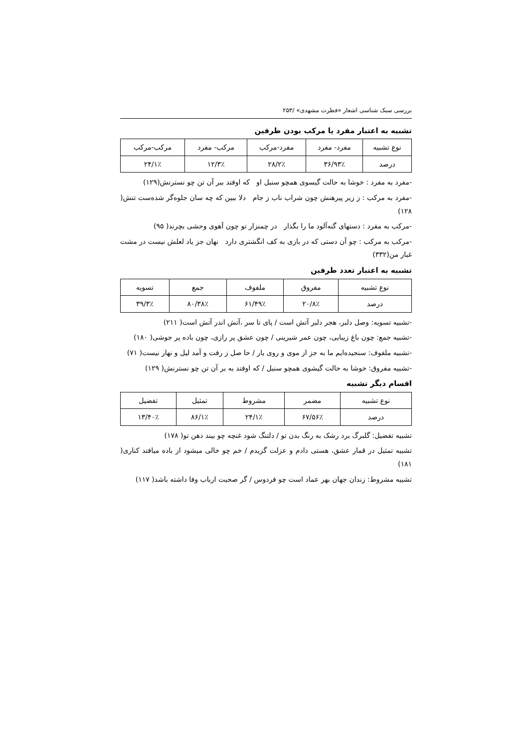بررسی سبک شناسی اشعار «فطرت مشهدی» /۲۵۳
تشبیه به اعتبار مفرد یا مرکب بودن طرفین
| نوع تشبیه | مفرد- مفرد | مفرد-مرکب | مرکب- مفرد | مرکب-مرکب |
| --- | --- | --- | --- | --- |
| درصد | ۹۳٪/۳۶ | ۲٪/۲۸ | ۳٪/۱۲ | ۱٪/۲۴ |
-مفرد به مفرد : خوشا به حالت گیسوی همچو سنبل او که اوفتد ببر آن تن چو نسترنش(۱۲۹)
-مفرد به مرکب : ز زیر پیرهنش چون شراب ناب ز جام دلا ببین که چه سان جلوه‌گر شده‌ست تنش( ۱۲۸)
-مرکب به مفرد : دستهای گنه‌آلود ما را بگذار در چمنزار تو چون آهوی وحشی بچرند( ۹۵)
-مرکب به مرکب : چو آن دستی که در بازی به کف انگشتری دارد نهان جز یاد لعلش نیست در مشت غبار من(۳۳۲)
تشبیه به اعتبار تعدد طرفین
| نوع تشبیه | مفروق | ملفوف | جمع | تسویه |
| --- | --- | --- | --- | --- |
| درصد | ۸٪/۲۰ | ۴۹٪/۶۱ | ۳۸٪/۸۰ | ۳٪/۳۹ |
-تشبیه تسویه: وصل دلبر، هجر دلبر آتش است / پای تا سر ،آتش اندر آتش است( ۲۱۱)
-تشبیه جمع: چون باغ زیبایی، چون عمر شیرینی / چون عشق پر رازی، چون باده پر جوشی( ۱۸۰)
-تشبیه ملفوف: سنجیده‌ایم ما به جز از موی و روی یار / حا صل ز رفت و آمد لیل و نهار نیست( ۷۱)
-تشبیه مفروق: خوشا به حالت گیشوی همچو سنبل / که اوفتد به بر آن تن چو نسترنش( ۱۲۹)
اقسام دیگر تشبیه
| نوع تشبیه | مضمر | مشروط | تمثیل | تفضیل |
| --- | --- | --- | --- | --- |
| درصد | ۵۶٪/۶۷ | ۱٪/۲۴ | ۱٪/۸۶ | ۴۰٪/۱۳ |
تشبیه تفضیل: گلبرگ برد رشک به رنگ بدن تو / دلتنگ شود غنچه چو بیند دهن تو( ۱۷۸)
تشبیه تمثیل در قمار عشق، هستی دادم و عزلت گزیدم / خم چو خالی میشود از باده میافتد کناری( ۱۸۱)
تشبیه مشروط: زندان جهان بهر عماد است چو فردوس / گر صحبت ارباب وفا داشته باشد( ۱۱۷)